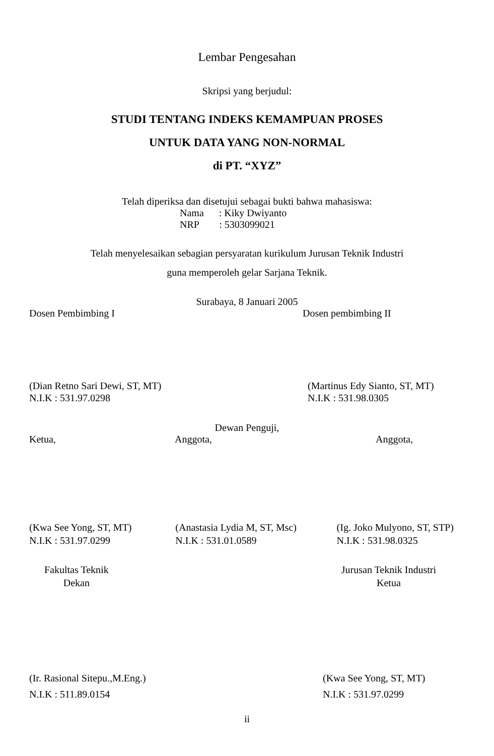Lembar Pengesahan
Skripsi yang berjudul:
STUDI TENTANG INDEKS KEMAMPUAN PROSES
UNTUK DATA YANG NON-NORMAL
di PT. “XYZ”
Telah diperiksa dan disetujui sebagai bukti bahwa mahasiswa:
Nama : Kiky Dwiyanto
NRP : 5303099021
Telah menyelesaikan sebagian persyaratan kurikulum Jurusan Teknik Industri
guna memperoleh gelar Sarjana Teknik.
Surabaya, 8 Januari 2005
Dosen Pembimbing I Dosen pembimbing II
(Dian Retno Sari Dewi, ST, MT)
N.I.K : 531.97.0298
(Martinus Edy Sianto, ST, MT)
N.I.K : 531.98.0305
Dewan Penguji,
Ketua, Anggota, Anggota,
(Kwa See Yong, ST, MT)
N.I.K : 531.97.0299
(Anastasia Lydia M, ST, Msc)
N.I.K : 531.01.0589
(Ig. Joko Mulyono, ST, STP)
N.I.K : 531.98.0325
Fakultas Teknik
Dekan
Jurusan Teknik Industri
Ketua
(Ir. Rasional Sitepu.,M.Eng.)
N.I.K : 511.89.0154
(Kwa See Yong, ST, MT)
N.I.K : 531.97.0299
ii